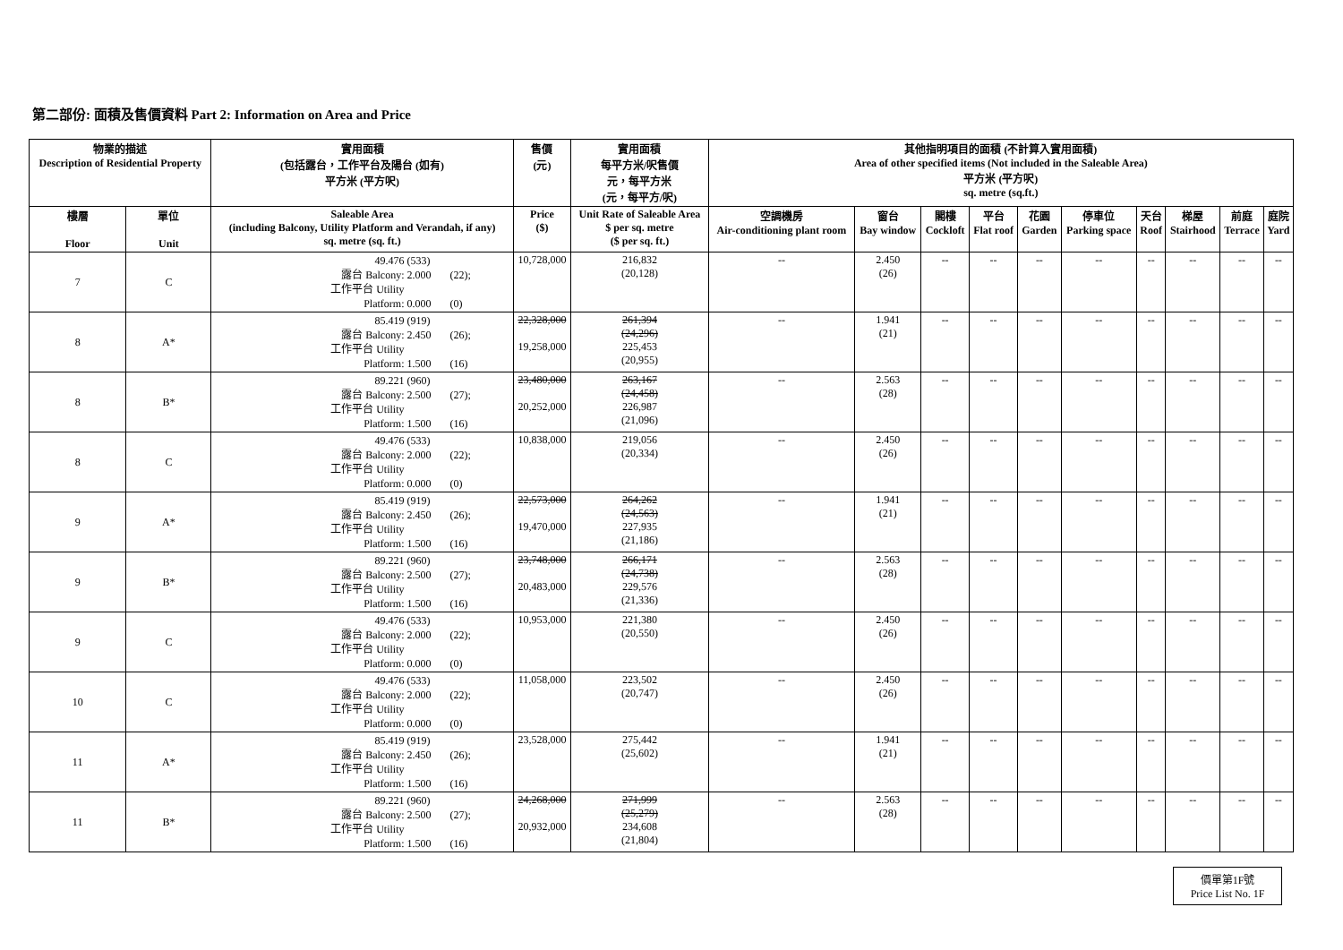第二部份: 面積及售價資料 Part 2: Information on Area and Price
| 物業的描述 Description of Residential Property | | 實用面積 (包括露台，工作平台及陽台 (如有) 平方米 (平方呎) | 售價 (元) | 實用面積 每平方米/呎售價 元，每平方米 (元，每平方/呎) | 其他指明項目的面積 (不計算入實用面積) Area of other specified items (Not included in the Saleable Area) 平方米 (平方呎) sq. metre (sq.ft.) | | | | | | | | | |
| --- | --- | --- | --- | --- | --- | --- | --- | --- | --- | --- | --- | --- | --- | --- |
| 樓層 Floor | 單位 Unit | Saleable Area (including Balcony, Utility Platform and Verandah, if any) sq. metre (sq. ft.) | Price ($) | Unit Rate of Saleable Area $ per sq. metre ($ per sq. ft.) | 空調機房 Air-conditioning plant room | 窗台 Bay window | 閣樓 Cockloft | 平台 Flat roof | 花園 Garden | 停車位 Parking space | 天台 Roof | 梯屋 Stairhood | 前庭 Terrace | 庭院 Yard |
| 7 | C | 49.476 (533) 露台 Balcony: 2.000 (22); 工作平台 Utility Platform: 0.000 (0) | 10,728,000 | 216,832 (20,128) | -- | 2.450 (26) | -- | -- | -- | -- | -- | -- | -- | -- |
| 8 | A* | 85.419 (919) 露台 Balcony: 2.450 (26); 工作平台 Utility Platform: 1.500 (16) | 22,328,000 19,258,000 | 261,394 (24,296) 225,453 (20,955) | -- | 1.941 (21) | -- | -- | -- | -- | -- | -- | -- | -- |
| 8 | B* | 89.221 (960) 露台 Balcony: 2.500 (27); 工作平台 Utility Platform: 1.500 (16) | 23,480,000 20,252,000 | 263,167 (24,458) 226,987 (21,096) | -- | 2.563 (28) | -- | -- | -- | -- | -- | -- | -- | -- |
| 8 | C | 49.476 (533) 露台 Balcony: 2.000 (22); 工作平台 Utility Platform: 0.000 (0) | 10,838,000 | 219,056 (20,334) | -- | 2.450 (26) | -- | -- | -- | -- | -- | -- | -- | -- |
| 9 | A* | 85.419 (919) 露台 Balcony: 2.450 (26); 工作平台 Utility Platform: 1.500 (16) | 22,573,000 19,470,000 | 264,262 (24,563) 227,935 (21,186) | -- | 1.941 (21) | -- | -- | -- | -- | -- | -- | -- | -- |
| 9 | B* | 89.221 (960) 露台 Balcony: 2.500 (27); 工作平台 Utility Platform: 1.500 (16) | 23,748,000 20,483,000 | 266,171 (24,738) 229,576 (21,336) | -- | 2.563 (28) | -- | -- | -- | -- | -- | -- | -- | -- |
| 9 | C | 49.476 (533) 露台 Balcony: 2.000 (22); 工作平台 Utility Platform: 0.000 (0) | 10,953,000 | 221,380 (20,550) | -- | 2.450 (26) | -- | -- | -- | -- | -- | -- | -- | -- |
| 10 | C | 49.476 (533) 露台 Balcony: 2.000 (22); 工作平台 Utility Platform: 0.000 (0) | 11,058,000 | 223,502 (20,747) | -- | 2.450 (26) | -- | -- | -- | -- | -- | -- | -- | -- |
| 11 | A* | 85.419 (919) 露台 Balcony: 2.450 (26); 工作平台 Utility Platform: 1.500 (16) | 23,528,000 | 275,442 (25,602) | -- | 1.941 (21) | -- | -- | -- | -- | -- | -- | -- | -- |
| 11 | B* | 89.221 (960) 露台 Balcony: 2.500 (27); 工作平台 Utility Platform: 1.500 (16) | 24,268,000 20,932,000 | 271,999 (25,279) 234,608 (21,804) | -- | 2.563 (28) | -- | -- | -- | -- | -- | -- | -- | -- |
價單第1F號
Price List No. 1F